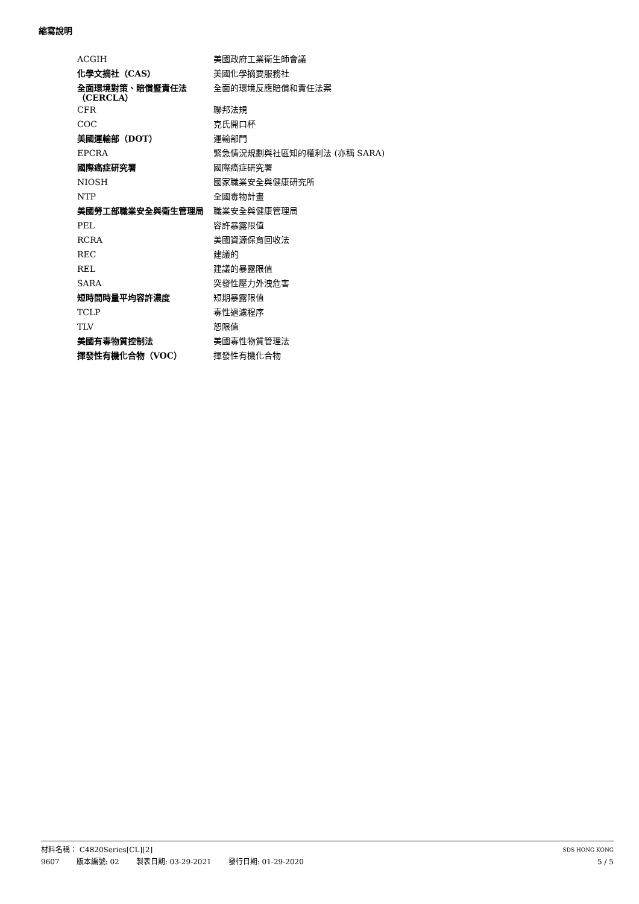縮寫說明
| ACGIH | 美國政府工業衛生師會議 |
| 化學文摘社（CAS） | 美國化學摘要服務社 |
| 全面環境對策、賠償暨責任法 （CERCLA） | 全面的環境反應賠償和責任法案 |
| CFR | 聯邦法規 |
| COC | 克氏開口杯 |
| 美國運輸部（DOT） | 運輸部門 |
| EPCRA | 緊急情況規劃與社區知的權利法 (亦稱 SARA) |
| 國際癌症研究署 | 國際癌症研究署 |
| NIOSH | 國家職業安全與健康研究所 |
| NTP | 全國毒物計畫 |
| 美國勞工部職業安全與衛生管理局 | 職業安全與健康管理局 |
| PEL | 容許暴露限值 |
| RCRA | 美國資源保育回收法 |
| REC | 建議的 |
| REL | 建議的暴露限值 |
| SARA | 突發性壓力外洩危害 |
| 短時間時量平均容許濃度 | 短期暴露限值 |
| TCLP | 毒性過濾程序 |
| TLV | 恕限值 |
| 美國有毒物質控制法 | 美國毒性物質管理法 |
| 揮發性有機化合物（VOC） | 揮發性有機化合物 |
材料名稱： C4820Series[CL][2]
SDS HONG KONG
9607 版本編號: 02 製表日期: 03-29-2021 發行日期: 01-29-2020
5 / 5